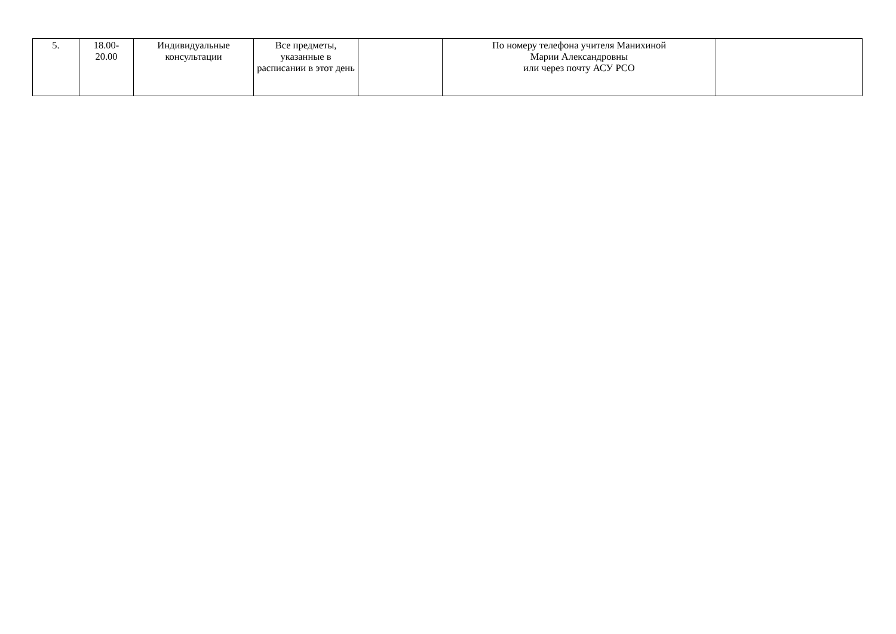| 5. | 18.00- 20.00 | Индивидуальные консультации | Все предметы, указанные в расписании в этот день | | По номеру телефона учителя Манихиной Марии Александровны или через почту АСУ РСО | |